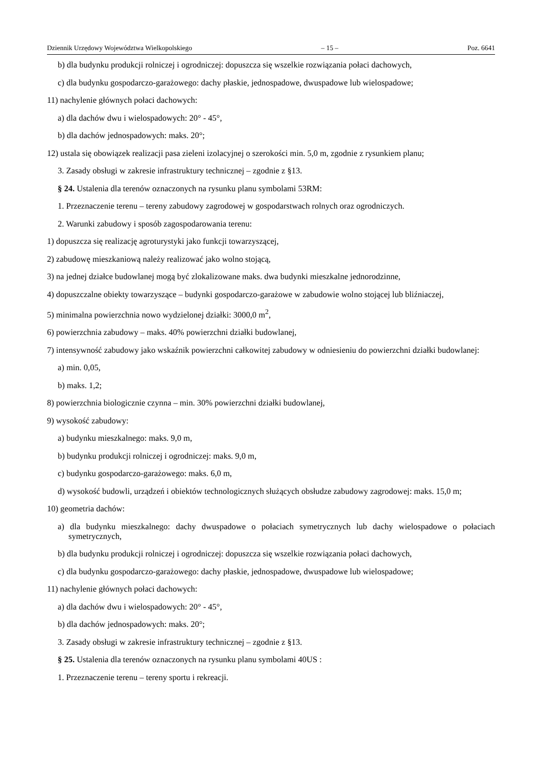Dziennik Urzędowy Województwa Wielkopolskiego – 15 – Poz. 6641
b) dla budynku produkcji rolniczej i ogrodniczej: dopuszcza się wszelkie rozwiązania połaci dachowych,
c) dla budynku gospodarczo-garażowego: dachy płaskie, jednospadowe, dwuspadowe lub wielospadowe;
11) nachylenie głównych połaci dachowych:
a) dla dachów dwu i wielospadowych: 20° - 45°,
b) dla dachów jednospadowych: maks. 20°;
12) ustala się obowiązek realizacji pasa zieleni izolacyjnej o szerokości min. 5,0 m, zgodnie z rysunkiem planu;
3. Zasady obsługi w zakresie infrastruktury technicznej – zgodnie z §13.
§ 24. Ustalenia dla terenów oznaczonych na rysunku planu symbolami 53RM:
1. Przeznaczenie terenu – tereny zabudowy zagrodowej w gospodarstwach rolnych oraz ogrodniczych.
2. Warunki zabudowy i sposób zagospodarowania terenu:
1) dopuszcza się realizację agroturystyki jako funkcji towarzyszącej,
2) zabudowę mieszkaniową należy realizować jako wolno stojącą,
3) na jednej działce budowlanej mogą być zlokalizowane maks. dwa budynki mieszkalne jednorodzinne,
4) dopuszczalne obiekty towarzyszące – budynki gospodarczo-garażowe w zabudowie wolno stojącej lub bliźniaczej,
5) minimalna powierzchnia nowo wydzielonej działki: 3000,0 m<sup>2</sup>,
6) powierzchnia zabudowy – maks. 40% powierzchni działki budowlanej,
7) intensywność zabudowy jako wskaźnik powierzchni całkowitej zabudowy w odniesieniu do powierzchni działki budowlanej:
a) min. 0,05,
b) maks. 1,2;
8) powierzchnia biologicznie czynna – min. 30% powierzchni działki budowlanej,
9) wysokość zabudowy:
a) budynku mieszkalnego: maks. 9,0 m,
b) budynku produkcji rolniczej i ogrodniczej: maks. 9,0 m,
c) budynku gospodarczo-garażowego: maks. 6,0 m,
d) wysokość budowli, urządzeń i obiektów technologicznych służących obsłudze zabudowy zagrodowej: maks. 15,0 m;
10) geometria dachów:
a) dla budynku mieszkalnego: dachy dwuspadowe o połaciach symetrycznych lub dachy wielospadowe o połaciach symetrycznych,
b) dla budynku produkcji rolniczej i ogrodniczej: dopuszcza się wszelkie rozwiązania połaci dachowych,
c) dla budynku gospodarczo-garażowego: dachy płaskie, jednospadowe, dwuspadowe lub wielospadowe;
11) nachylenie głównych połaci dachowych:
a) dla dachów dwu i wielospadowych: 20° - 45°,
b) dla dachów jednospadowych: maks. 20°;
3. Zasady obsługi w zakresie infrastruktury technicznej – zgodnie z §13.
§ 25. Ustalenia dla terenów oznaczonych na rysunku planu symbolami 40US :
1. Przeznaczenie terenu – tereny sportu i rekreacji.